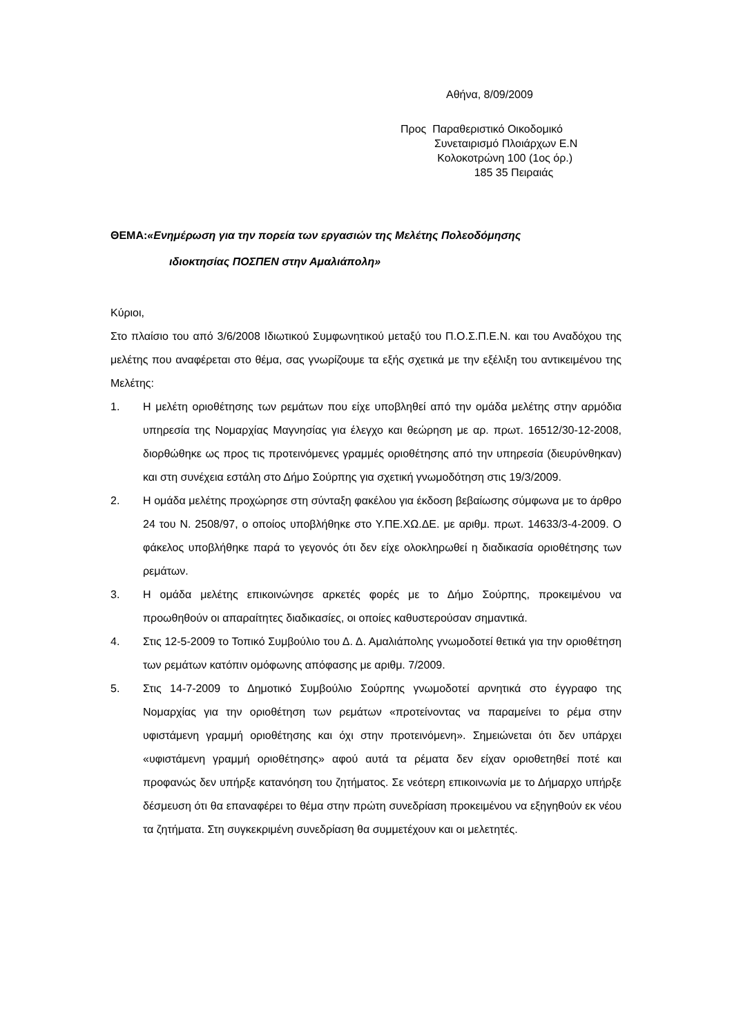Αθήνα, 8/09/2009
Προς Παραθεριστικό Οικοδομικό
Συνεταιρισμό Πλοιάρχων Ε.Ν
Κολοκοτρώνη 100 (1ος όρ.)
185 35 Πειραιάς
ΘΕΜΑ:«Ενημέρωση για την πορεία των εργασιών της Μελέτης Πολεοδόμησης
ιδιοκτησίας ΠΟΣΠΕΝ στην Αμαλιάπολη»
Κύριοι,
Στο πλαίσιο του από 3/6/2008 Ιδιωτικού Συμφωνητικού μεταξύ του Π.Ο.Σ.Π.Ε.Ν. και του Αναδόχου της μελέτης που αναφέρεται στο θέμα, σας γνωρίζουμε τα εξής σχετικά με την εξέλιξη του αντικειμένου της Μελέτης:
1. Η μελέτη οριοθέτησης των ρεμάτων που είχε υποβληθεί από την ομάδα μελέτης στην αρμόδια υπηρεσία της Νομαρχίας Μαγνησίας για έλεγχο και θεώρηση με αρ. πρωτ. 16512/30-12-2008, διορθώθηκε ως προς τις προτεινόμενες γραμμές οριοθέτησης από την υπηρεσία (διευρύνθηκαν) και στη συνέχεια εστάλη στο Δήμο Σούρπης για σχετική γνωμοδότηση στις 19/3/2009.
2. Η ομάδα μελέτης προχώρησε στη σύνταξη φακέλου για έκδοση βεβαίωσης σύμφωνα με το άρθρο 24 του Ν. 2508/97, ο οποίος υποβλήθηκε στο Υ.ΠΕ.ΧΩ.ΔΕ. με αριθμ. πρωτ. 14633/3-4-2009. Ο φάκελος υποβλήθηκε παρά το γεγονός ότι δεν είχε ολοκληρωθεί η διαδικασία οριοθέτησης των ρεμάτων.
3. Η ομάδα μελέτης επικοινώνησε αρκετές φορές με το Δήμο Σούρπης, προκειμένου να προωθηθούν οι απαραίτητες διαδικασίες, οι οποίες καθυστερούσαν σημαντικά.
4. Στις 12-5-2009 το Τοπικό Συμβούλιο του Δ. Δ. Αμαλιάπολης γνωμοδοτεί θετικά για την οριοθέτηση των ρεμάτων κατόπιν ομόφωνης απόφασης με αριθμ. 7/2009.
5. Στις 14-7-2009 το Δημοτικό Συμβούλιο Σούρπης γνωμοδοτεί αρνητικά στο έγγραφο της Νομαρχίας για την οριοθέτηση των ρεμάτων «προτείνοντας να παραμείνει το ρέμα στην υφιστάμενη γραμμή οριοθέτησης και όχι στην προτεινόμενη». Σημειώνεται ότι δεν υπάρχει «υφιστάμενη γραμμή οριοθέτησης» αφού αυτά τα ρέματα δεν είχαν οριοθετηθεί ποτέ και προφανώς δεν υπήρξε κατανόηση του ζητήματος. Σε νεότερη επικοινωνία με το Δήμαρχο υπήρξε δέσμευση ότι θα επαναφέρει το θέμα στην πρώτη συνεδρίαση προκειμένου να εξηγηθούν εκ νέου τα ζητήματα. Στη συγκεκριμένη συνεδρίαση θα συμμετέχουν και οι μελετητές.